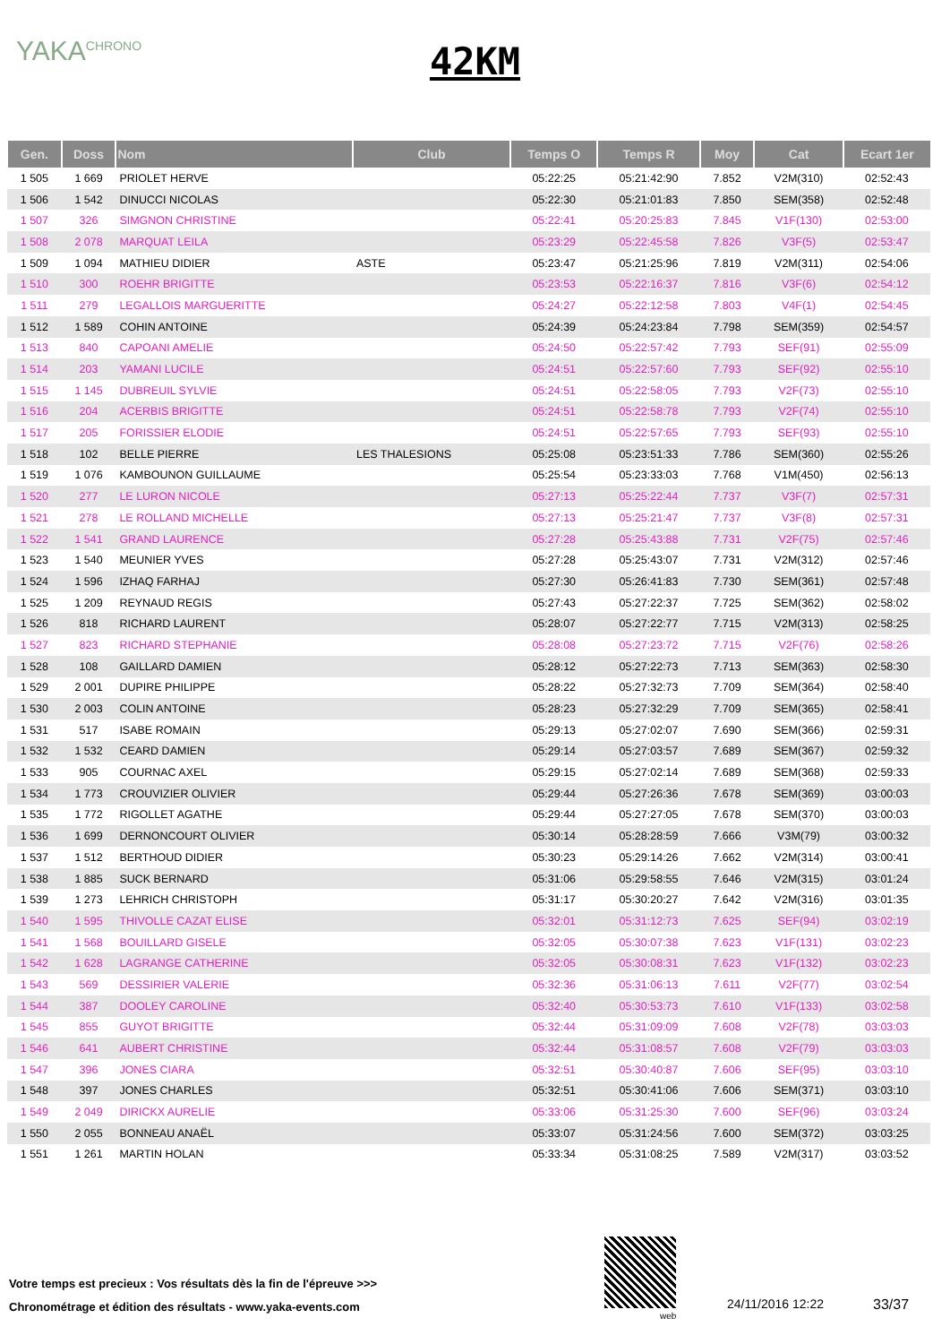YAKA<sup>CHRONO</sup>
42KM
| Gen. | Doss | Nom | Club | Temps O | Temps R | Moy | Cat | Ecart 1er |
| --- | --- | --- | --- | --- | --- | --- | --- | --- |
| 1 505 | 1 669 | PRIOLET HERVE | | 05:22:25 | 05:21:42:90 | 7.852 | V2M(310) | 02:52:43 |
| 1 506 | 1 542 | DINUCCI NICOLAS | | 05:22:30 | 05:21:01:83 | 7.850 | SEM(358) | 02:52:48 |
| 1 507 | 326 | SIMGNON CHRISTINE | | 05:22:41 | 05:20:25:83 | 7.845 | V1F(130) | 02:53:00 |
| 1 508 | 2 078 | MARQUAT LEILA | | 05:23:29 | 05:22:45:58 | 7.826 | V3F(5) | 02:53:47 |
| 1 509 | 1 094 | MATHIEU DIDIER | ASTE | 05:23:47 | 05:21:25:96 | 7.819 | V2M(311) | 02:54:06 |
| 1 510 | 300 | ROEHR BRIGITTE | | 05:23:53 | 05:22:16:37 | 7.816 | V3F(6) | 02:54:12 |
| 1 511 | 279 | LEGALLOIS MARGUERITTE | | 05:24:27 | 05:22:12:58 | 7.803 | V4F(1) | 02:54:45 |
| 1 512 | 1 589 | COHIN ANTOINE | | 05:24:39 | 05:24:23:84 | 7.798 | SEM(359) | 02:54:57 |
| 1 513 | 840 | CAPOANI AMELIE | | 05:24:50 | 05:22:57:42 | 7.793 | SEF(91) | 02:55:09 |
| 1 514 | 203 | YAMANI LUCILE | | 05:24:51 | 05:22:57:60 | 7.793 | SEF(92) | 02:55:10 |
| 1 515 | 1 145 | DUBREUIL SYLVIE | | 05:24:51 | 05:22:58:05 | 7.793 | V2F(73) | 02:55:10 |
| 1 516 | 204 | ACERBIS BRIGITTE | | 05:24:51 | 05:22:58:78 | 7.793 | V2F(74) | 02:55:10 |
| 1 517 | 205 | FORISSIER ELODIE | | 05:24:51 | 05:22:57:65 | 7.793 | SEF(93) | 02:55:10 |
| 1 518 | 102 | BELLE PIERRE | LES THALESIONS | 05:25:08 | 05:23:51:33 | 7.786 | SEM(360) | 02:55:26 |
| 1 519 | 1 076 | KAMBOUNON GUILLAUME | | 05:25:54 | 05:23:33:03 | 7.768 | V1M(450) | 02:56:13 |
| 1 520 | 277 | LE LURON NICOLE | | 05:27:13 | 05:25:22:44 | 7.737 | V3F(7) | 02:57:31 |
| 1 521 | 278 | LE ROLLAND MICHELLE | | 05:27:13 | 05:25:21:47 | 7.737 | V3F(8) | 02:57:31 |
| 1 522 | 1 541 | GRAND LAURENCE | | 05:27:28 | 05:25:43:88 | 7.731 | V2F(75) | 02:57:46 |
| 1 523 | 1 540 | MEUNIER YVES | | 05:27:28 | 05:25:43:07 | 7.731 | V2M(312) | 02:57:46 |
| 1 524 | 1 596 | IZHAQ FARHAJ | | 05:27:30 | 05:26:41:83 | 7.730 | SEM(361) | 02:57:48 |
| 1 525 | 1 209 | REYNAUD REGIS | | 05:27:43 | 05:27:22:37 | 7.725 | SEM(362) | 02:58:02 |
| 1 526 | 818 | RICHARD LAURENT | | 05:28:07 | 05:27:22:77 | 7.715 | V2M(313) | 02:58:25 |
| 1 527 | 823 | RICHARD STEPHANIE | | 05:28:08 | 05:27:23:72 | 7.715 | V2F(76) | 02:58:26 |
| 1 528 | 108 | GAILLARD DAMIEN | | 05:28:12 | 05:27:22:73 | 7.713 | SEM(363) | 02:58:30 |
| 1 529 | 2 001 | DUPIRE PHILIPPE | | 05:28:22 | 05:27:32:73 | 7.709 | SEM(364) | 02:58:40 |
| 1 530 | 2 003 | COLIN ANTOINE | | 05:28:23 | 05:27:32:29 | 7.709 | SEM(365) | 02:58:41 |
| 1 531 | 517 | ISABE ROMAIN | | 05:29:13 | 05:27:02:07 | 7.690 | SEM(366) | 02:59:31 |
| 1 532 | 1 532 | CEARD DAMIEN | | 05:29:14 | 05:27:03:57 | 7.689 | SEM(367) | 02:59:32 |
| 1 533 | 905 | COURNAC AXEL | | 05:29:15 | 05:27:02:14 | 7.689 | SEM(368) | 02:59:33 |
| 1 534 | 1 773 | CROUVIZIER OLIVIER | | 05:29:44 | 05:27:26:36 | 7.678 | SEM(369) | 03:00:03 |
| 1 535 | 1 772 | RIGOLLET AGATHE | | 05:29:44 | 05:27:27:05 | 7.678 | SEM(370) | 03:00:03 |
| 1 536 | 1 699 | DERNONCOURT OLIVIER | | 05:30:14 | 05:28:28:59 | 7.666 | V3M(79) | 03:00:32 |
| 1 537 | 1 512 | BERTHOUD DIDIER | | 05:30:23 | 05:29:14:26 | 7.662 | V2M(314) | 03:00:41 |
| 1 538 | 1 885 | SUCK BERNARD | | 05:31:06 | 05:29:58:55 | 7.646 | V2M(315) | 03:01:24 |
| 1 539 | 1 273 | LEHRICH CHRISTOPH | | 05:31:17 | 05:30:20:27 | 7.642 | V2M(316) | 03:01:35 |
| 1 540 | 1 595 | THIVOLLE CAZAT ELISE | | 05:32:01 | 05:31:12:73 | 7.625 | SEF(94) | 03:02:19 |
| 1 541 | 1 568 | BOUILLARD GISELE | | 05:32:05 | 05:30:07:38 | 7.623 | V1F(131) | 03:02:23 |
| 1 542 | 1 628 | LAGRANGE CATHERINE | | 05:32:05 | 05:30:08:31 | 7.623 | V1F(132) | 03:02:23 |
| 1 543 | 569 | DESSIRIER VALERIE | | 05:32:36 | 05:31:06:13 | 7.611 | V2F(77) | 03:02:54 |
| 1 544 | 387 | DOOLEY CAROLINE | | 05:32:40 | 05:30:53:73 | 7.610 | V1F(133) | 03:02:58 |
| 1 545 | 855 | GUYOT BRIGITTE | | 05:32:44 | 05:31:09:09 | 7.608 | V2F(78) | 03:03:03 |
| 1 546 | 641 | AUBERT CHRISTINE | | 05:32:44 | 05:31:08:57 | 7.608 | V2F(79) | 03:03:03 |
| 1 547 | 396 | JONES CIARA | | 05:32:51 | 05:30:40:87 | 7.606 | SEF(95) | 03:03:10 |
| 1 548 | 397 | JONES CHARLES | | 05:32:51 | 05:30:41:06 | 7.606 | SEM(371) | 03:03:10 |
| 1 549 | 2 049 | DIRICKX AURELIE | | 05:33:06 | 05:31:25:30 | 7.600 | SEF(96) | 03:03:24 |
| 1 550 | 2 055 | BONNEAU ANAËL | | 05:33:07 | 05:31:24:56 | 7.600 | SEM(372) | 03:03:25 |
| 1 551 | 1 261 | MARTIN HOLAN | | 05:33:34 | 05:31:08:25 | 7.589 | V2M(317) | 03:03:52 |
Votre temps est precieux : Vos résultats dès la fin de l'épreuve >>>
Chronométrage et édition des résultats - www.yaka-events.com
web
24/11/2016 12:22 33/37